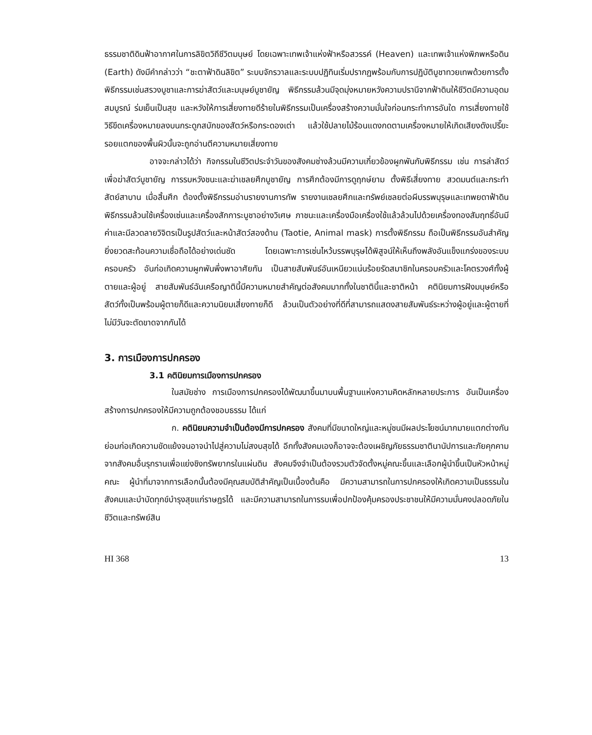ธรรมชาติดินฟ้าอากาศในการลิขิตวิถีชีวิตมนุษย์ โดยเฉพาะเทพเจ้าแห่งฟ้าหรือสวรรค์ (Heaven) และเทพเจ้าแห่งพิภพหรือดิน (Earth) ดังมีคำกล่าวว่า “ชะตาฟ้าดินลิขิต” ระบบจักรวาลและระบบปฏิทินเริ่มปรากฏพร้อมกับการปฏิบัติบูชาทวยเทพด้วยการตั้งพิธีกรรมเช่นสรวงบูชาและการฆ่าสัตว์และมนุษย์บูชายัญ พิธีกรรมล้วนมีจุดมุ่งหมายหวังความปรานีจากฟ้าดินให้ชีวิตมีความอุดมสมบูรณ์ ร่มเย็นเป็นสุข และหวังให้การเสี่ยงทายดีร้ายในพิธีกรรมเป็นเครื่องสร้างความมั่นใจก่อนกระทำการอันใด การเสี่ยงทายใช้วิธีขีดเครื่องหมายลงบนกระดูกสบักของสัตว์หรือกระดองเต่า แล้วใช้ปลายไม้ร้อนแดงกดตามเครื่องหมายให้เกิดเสียงดังเปรี๊ยะ รอยแตกของพื้นผิวนั้นจะถูกอ่านตีความหมายเสี่ยงทาย
อาจจะกล่าวได้ว่า กิจกรรมในชีวิตประจำวันของสังคมช่างล้วนมีความเกี่ยวข้องผูกพันกับพิธีกรรม เช่น การล่าสัตว์เพื่อฆ่าสัตว์บูชายัญ การรบหวังชนะและฆ่าเชลยศึกบูชายัญ การศึกต้องมีการดูฤกษ์ยาม ตั้งพิธีเสี่ยงทาย สวดมนต์และกระทำสัตย์สาบาน เมื่อสิ้นศึก ต้องตั้งพิธีกรรมอ่านรายงานการทัพ รายงานเชลยศึกและทรัพย์เชลยต่อผีบรรพบุรุษและเทพยดาฟ้าดิน พิธีกรรมล้วนใช้เครื่องเซ่นและเครื่องสักการะบูชาอย่างวิเศษ ภาชนะและเครื่องมือเครื่องใช้แล้วล้วนไปด้วยเครื่องทองสัมฤทธิ์อันมีค่าและมีลวดลายวิจิตรเป็นรูปสัตว์และหน้าสัตว์สองด้าน (Taotie, Animal mask) การตั้งพิธีกรรม ถือเป็นพิธีกรรมอันสำคัญยิ่งยวดสะท้อนความเชื่อถือได้อย่างเด่นชัด โดยเฉพาะการเซ่นไหว้บรรพบุรุษได้พิสูจน์ให้เห็นถึงพลังอันแข็งแกร่งของระบบครอบครัว อันก่อเกิดความผูกพันพึ่งพาอาศัยกัน เป็นสายสัมพันธ์อันเหนียวแน่นร้อยรัดสมาชิกในครอบครัวและโคตรวงศ์ทั้งผู้ตายและผู้อยู่ สายสัมพันธ์ฉันเครือญาตินี้มีความหมายสำคัญต่อสังคมมากทั้งในชาตินี้และชาติหน้า คตินิยมการฝังมนุษย์หรือสัตว์ทั้งเป็นพร้อมผู้ตายก็ดีและความนิยมเสี่ยงทายก็ดี ล้วนเป็นตัวอย่างที่ดีที่สามารถแสดงสายสัมพันธ์ระหว่างผู้อยู่และผู้ตายที่ไม่มีวันจะตัดขาดจากกันได้
3. การเมืองการปกครอง
3.1 คตินิยมการเมืองการปกครอง
ในสมัยช่าง การเมืองการปกครองได้พัฒนาขึ้นมาบนพื้นฐานแห่งความคิดหลักหลายประการ อันเป็นเครื่องสร้างการปกครองให้มีความถูกต้องชอบธรรม ได้แก่
ก. คตินิยมความจำเป็นต้องมีการปกครอง สังคมที่มีขนาดใหญ่และหมู่ชนมีผลประโยชน์มากมายแตกต่างกัน ย่อมก่อเกิดความขัดแย้งจนอาจนำไปสู่ความไม่สงบสุขได้ อีกทั้งสังคมเองก็อาจจะต้องเผชิญภัยธรรมชาตินานัปการและภัยคุกคามจากสังคมอื่นรุกรานเพื่อแย่งชิงทรัพยากรในแผ่นดิน สังคมจึงจำเป็นต้องรวมตัวจัดตั้งหมู่คณะขึ้นและเลือกผู้นำขึ้นเป็นหัวหน้าหมู่คณะ ผู้นำที่มาจากการเลือกนั้นต้องมีคุณสมบัติสำคัญเป็นเบื้องต้นคือ มีความสามารถในการปกครองให้เกิดความเป็นธรรมในสังคมและบำบัดทุกข์บำรุงสุขแก่ราษฎรได้ และมีความสามารถในการรบเพื่อปกป้องคุ้มครองประชาชนให้มีความมั่นคงปลอดภัยในชีวิตและทรัพย์สิน
HI 368 13